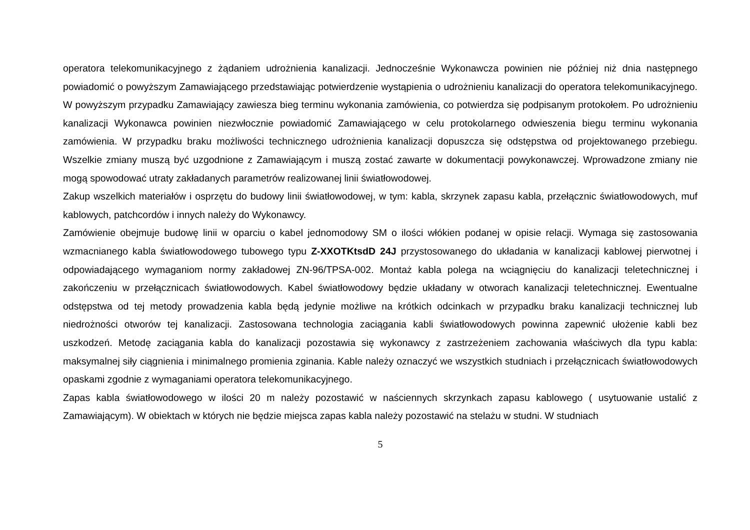operatora telekomunikacyjnego z żądaniem udrożnienia kanalizacji. Jednocześnie Wykonawcza powinien nie później niż dnia następnego powiadomić o powyższym Zamawiającego przedstawiając potwierdzenie wystąpienia o udrożnieniu kanalizacji do operatora telekomunikacyjnego. W powyższym przypadku Zamawiający zawiesza bieg terminu wykonania zamówienia, co potwierdza się podpisanym protokołem. Po udrożnieniu kanalizacji Wykonawca powinien niezwłocznie powiadomić Zamawiającego w celu protokolarnego odwieszenia biegu terminu wykonania zamówienia. W przypadku braku możliwości technicznego udrożnienia kanalizacji dopuszcza się odstępstwa od projektowanego przebiegu. Wszelkie zmiany muszą być uzgodnione z Zamawiającym i muszą zostać zawarte w dokumentacji powykonawczej. Wprowadzone zmiany nie mogą spowodować utraty zakładanych parametrów realizowanej linii światłowodowej.
Zakup wszelkich materiałów i osprzętu do budowy linii światłowodowej, w tym: kabla, skrzynek zapasu kabla, przełącznic światłowodowych, muf kablowych, patchcordów i innych należy do Wykonawcy.
Zamówienie obejmuje budowę linii w oparciu o kabel jednomodowy SM o ilości włókien podanej w opisie relacji. Wymaga się zastosowania wzmacnianego kabla światłowodowego tubowego typu Z-XXOTKtsdD 24J przystosowanego do układania w kanalizacji kablowej pierwotnej i odpowiadającego wymaganiom normy zakładowej ZN-96/TPSA-002. Montaż kabla polega na wciągnięciu do kanalizacji teletechnicznej i zakończeniu w przełącznicach światłowodowych. Kabel światłowodowy będzie układany w otworach kanalizacji teletechnicznej. Ewentualne odstępstwa od tej metody prowadzenia kabla będą jedynie możliwe na krótkich odcinkach w przypadku braku kanalizacji technicznej lub niedrożności otworów tej kanalizacji. Zastosowana technologia zaciągania kabli światłowodowych powinna zapewnić ułożenie kabli bez uszkodzeń. Metodę zaciągania kabla do kanalizacji pozostawia się wykonawcy z zastrzeżeniem zachowania właściwych dla typu kabla: maksymalnej siły ciągnienia i minimalnego promienia zginania. Kable należy oznaczyć we wszystkich studniach i przełącznicach światłowodowych opaskami zgodnie z wymaganiami operatora telekomunikacyjnego.
Zapas kabla światłowodowego w ilości 20 m należy pozostawić w naściennych skrzynkach zapasu kablowego ( usytuowanie ustalić z Zamawiającym). W obiektach w których nie będzie miejsca zapas kabla należy pozostawić na stelażu w studni. W studniach
5